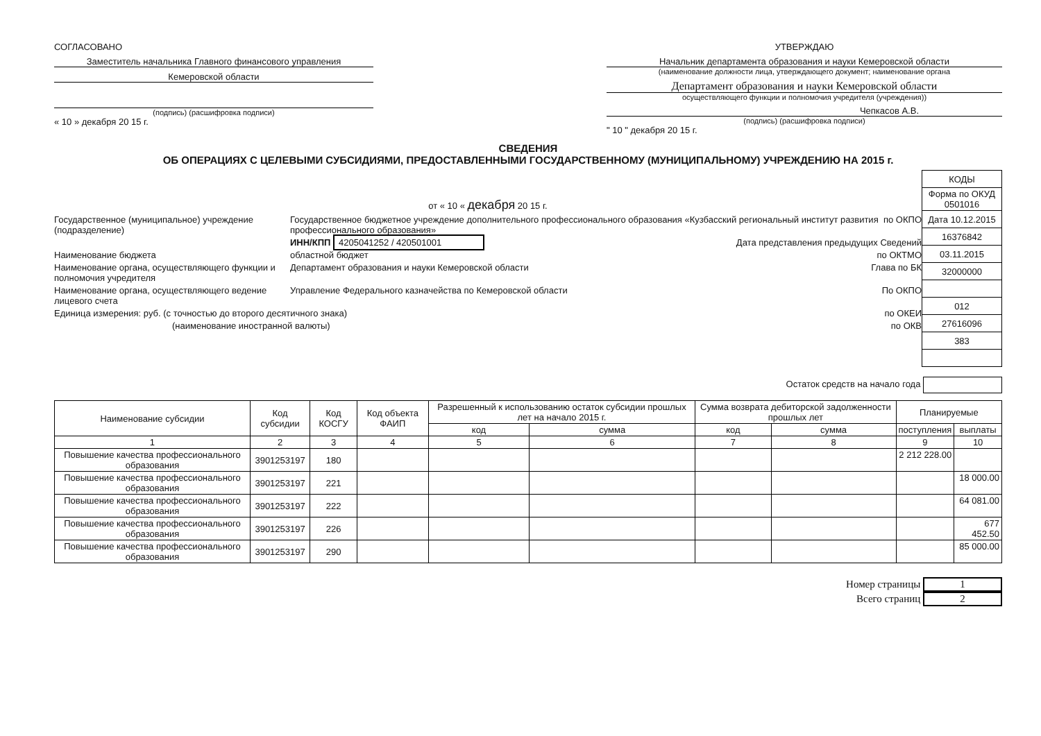СОГЛАСОВАНО
Заместитель начальника Главного финансового управления
Кемеровской области
(подпись) (расшифровка подписи)
« 10 » декабря 20 15 г.
УТВЕРЖДАЮ
Начальник департамента образования и науки Кемеровской области
(наименование должности лица, утверждающего документ; наименование органа
Департамент образования и науки Кемеровской области
осуществляющего функции и полномочия учредителя (учреждения))
Чепкасов А.В.
(подпись) (расшифровка подписи)
" 10 " декабря 20 15 г.
СВЕДЕНИЯ
ОБ ОПЕРАЦИЯХ С ЦЕЛЕВЫМИ СУБСИДИЯМИ, ПРЕДОСТАВЛЕННЫМИ ГОСУДАРСТВЕННОМУ (МУНИЦИПАЛЬНОМУ) УЧРЕЖДЕНИЮ НА 2015 г.
от « 10 « декабря 20 15 г.
Государственное (муниципальное) учреждение (подразделение)
Государственное бюджетное учреждение дополнительного профессионального образования «Кузбасский региональный институт развития профессионального образования»
по ОКПО
ИНН/КПП 4205041252 / 420501001 Дата представления предыдущих Сведений
Наименование бюджета областной бюджет по ОКТМО
Наименование органа, осуществляющего функции и полномочия учредителя
Департамент образования и науки Кемеровской области
Глава по БК
Наименование органа, осуществляющего ведение лицевого счета
Управление Федерального казначейства по Кемеровской области
По ОКПО
Единица измерения: руб. (с точностью до второго десятичного знака)
по ОКЕИ
(наименование иностранной валюты)
по ОКВ
| КОДЫ |
| Форма по ОКУД 0501016 |
| Дата 10.12.2015 |
| 16376842 |
| 03.11.2015 |
| 32000000 |
| 012 |
| 27616096 |
| 383 |
Остаток средств на начало года
| Наименование субсидии | Код субсидии | Код КОСГУ | Код объекта ФАИП | Разрешенный к использованию остаток субсидии прошлых лет на начало 2015 г. | | Сумма возврата дебиторской задолженности прошлых лет | | Планируемые | |
| --- | --- | --- | --- | --- | --- | --- | --- | --- | --- |
| | | | | код | сумма | код | сумма | поступления | выплаты |
| 1 | 2 | 3 | 4 | 5 | 6 | 7 | 8 | 9 | 10 |
| Повышение качества профессионального образования | 3901253197 | 180 | | | | | | 2 212 228.00 | |
| Повышение качества профессионального образования | 3901253197 | 221 | | | | | | | 18 000.00 |
| Повышение качества профессионального образования | 3901253197 | 222 | | | | | | | 64 081.00 |
| Повышение качества профессионального образования | 3901253197 | 226 | | | | | | | 677 452.50 |
| Повышение качества профессионального образования | 3901253197 | 290 | | | | | | | 85 000.00 |
Номер страницы 1
Всего страниц 2